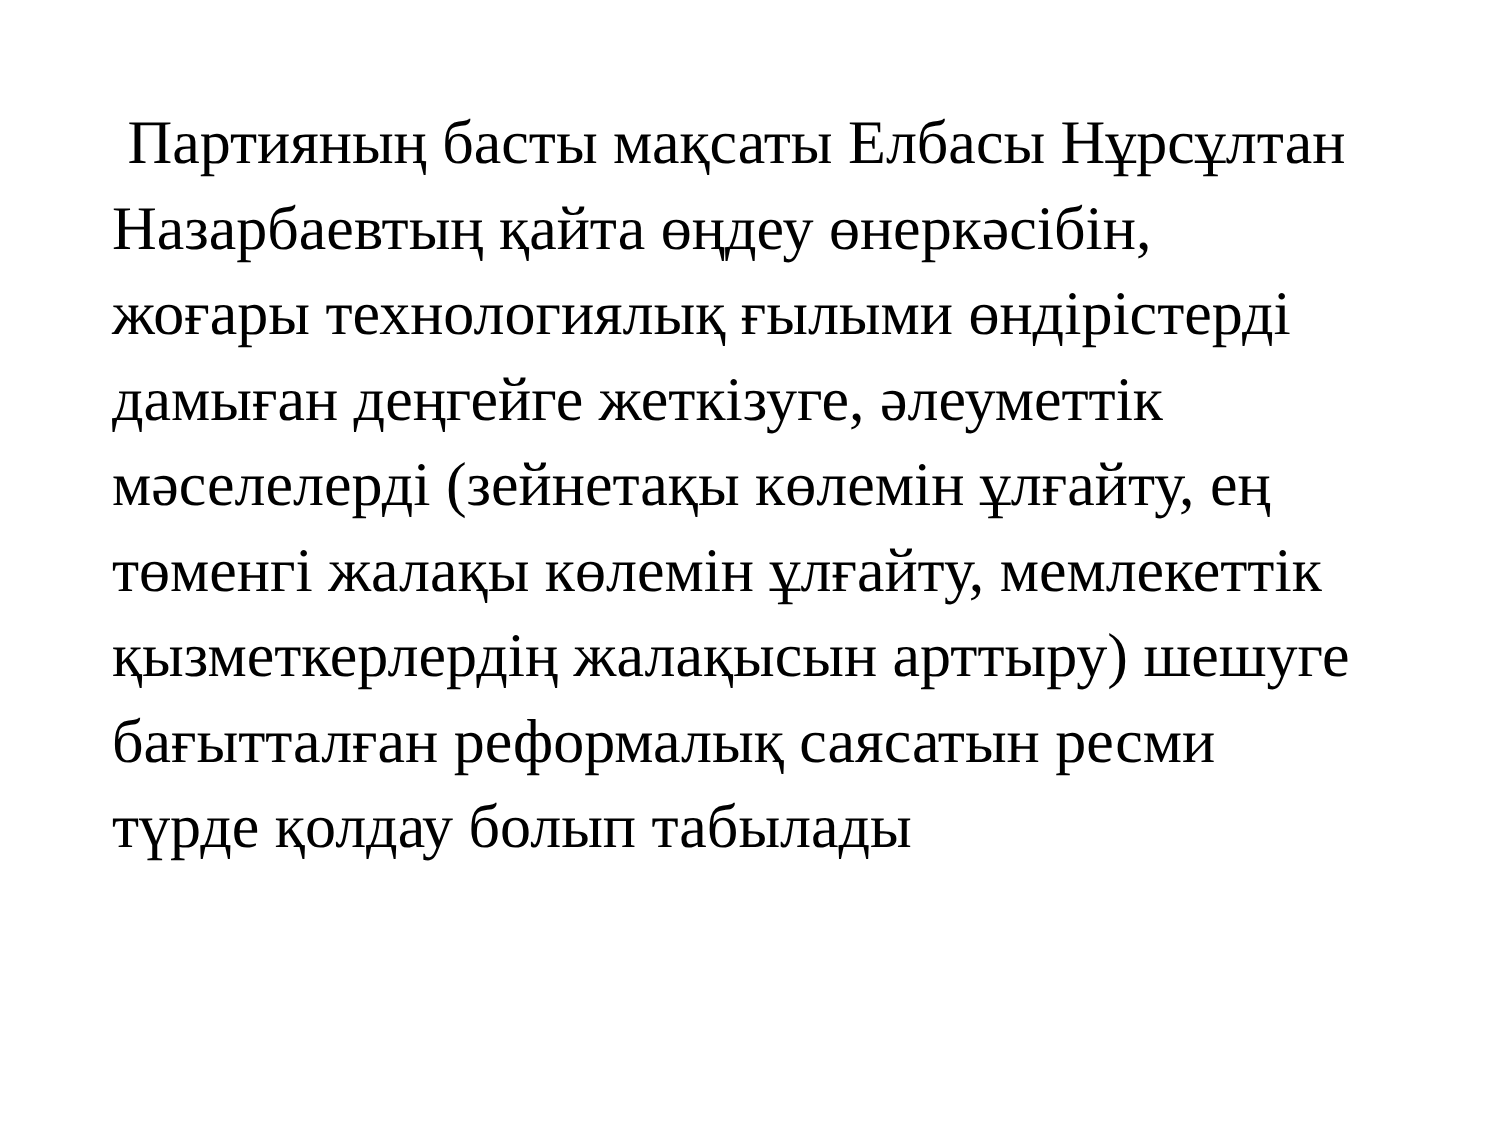Партияның басты мақсаты Елбасы Нұрсұлтан
Назарбаевтың қайта өңдеу өнеркәсібін,
жоғары технологиялық ғылыми өндірістерді
дамыған деңгейге жеткізуге, әлеуметтік
мәселелерді (зейнетақы көлемін ұлғайту, ең
төменгі жалақы көлемін ұлғайту, мемлекеттік
қызметкерлердің жалақысын арттыру) шешуге
бағытталған реформалық саясатын ресми
түрде қолдау болып табылады